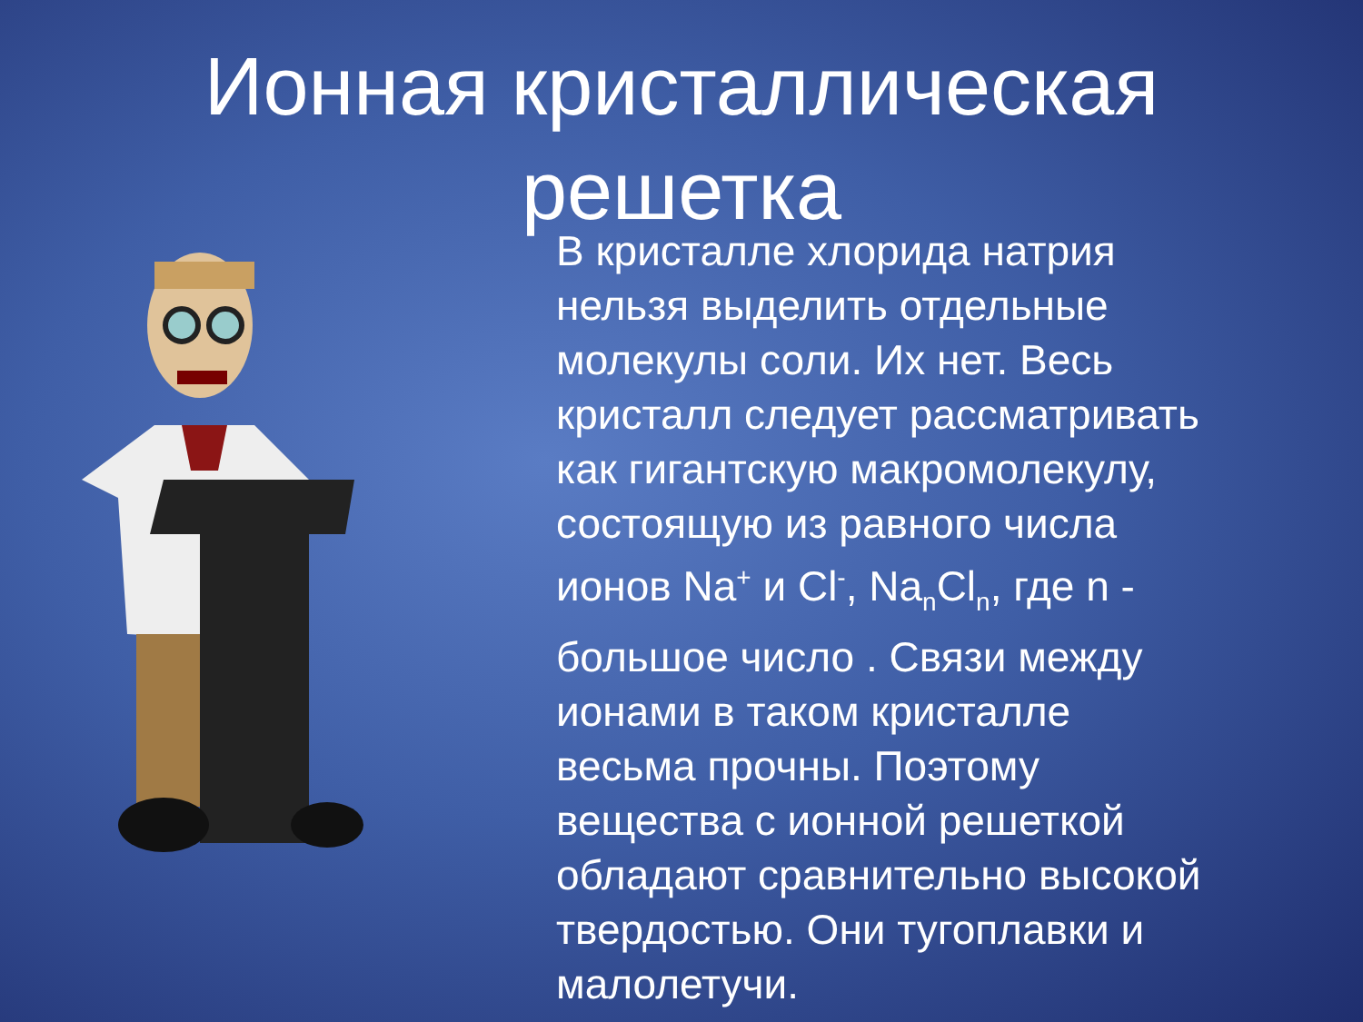Ионная кристаллическая
решетка
В кристалле хлорида натрия нельзя выделить отдельные молекулы соли. Их нет. Весь кристалл следует рассматривать как гигантскую макромолекулу, состоящую из равного числа ионов Na<sup>+</sup> и Cl<sup>-</sup>, Na<sub>n</sub>Cl<sub>n</sub>, где n - большое число . Связи между ионами в таком кристалле весьма прочны. Поэтому вещества с ионной решеткой обладают сравнительно высокой твердостью. Они тугоплавки и малолетучи.